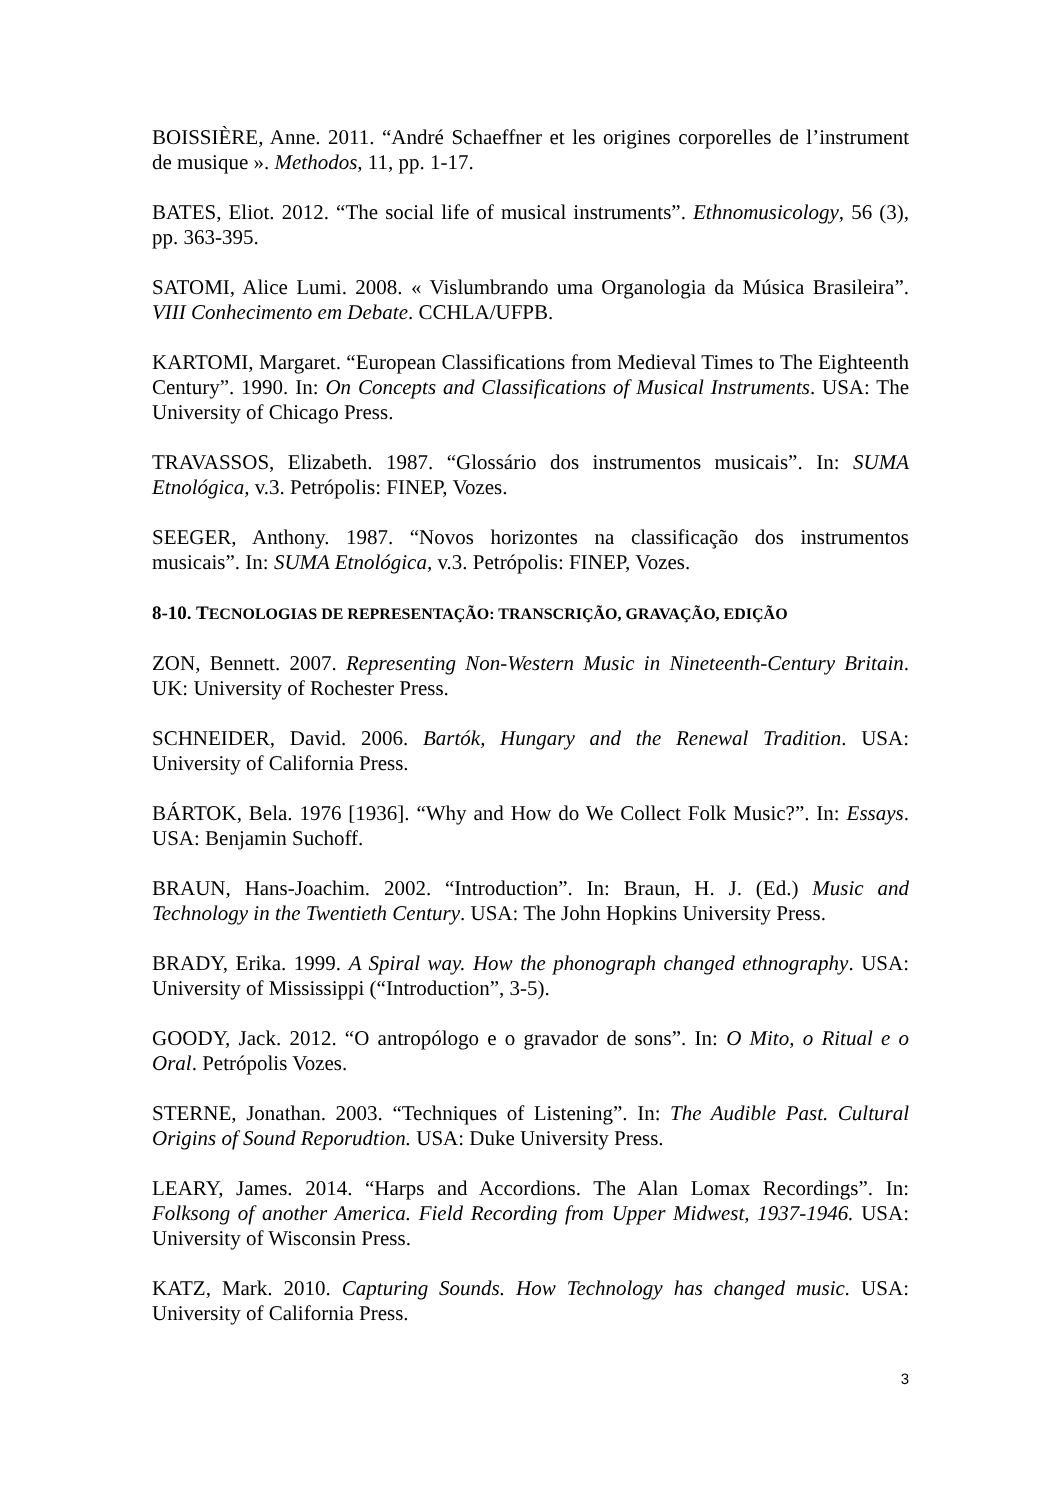BOISSIÈRE, Anne. 2011. “André Schaeffner et les origines corporelles de l’instrument de musique ». Methodos, 11, pp. 1-17.
BATES, Eliot. 2012. “The social life of musical instruments”. Ethnomusicology, 56 (3), pp. 363-395.
SATOMI, Alice Lumi. 2008. « Vislumbrando uma Organologia da Música Brasileira”. VIII Conhecimento em Debate. CCHLA/UFPB.
KARTOMI, Margaret. “European Classifications from Medieval Times to The Eighteenth Century”. 1990. In: On Concepts and Classifications of Musical Instruments. USA: The University of Chicago Press.
TRAVASSOS, Elizabeth. 1987. “Glossário dos instrumentos musicais”. In: SUMA Etnológica, v.3. Petrópolis: FINEP, Vozes.
SEEGER, Anthony. 1987. “Novos horizontes na classificação dos instrumentos musicais”. In: SUMA Etnológica, v.3. Petrópolis: FINEP, Vozes.
8-10. TECNOLOGIAS DE REPRESENTAÇÃO: TRANSCRIÇÃO, GRAVAÇÃO, EDIÇÃO
ZON, Bennett. 2007. Representing Non-Western Music in Nineteenth-Century Britain. UK: University of Rochester Press.
SCHNEIDER, David. 2006. Bartók, Hungary and the Renewal Tradition. USA: University of California Press.
BÁRTOK, Bela. 1976 [1936]. “Why and How do We Collect Folk Music?”. In: Essays. USA: Benjamin Suchoff.
BRAUN, Hans-Joachim. 2002. “Introduction”. In: Braun, H. J. (Ed.) Music and Technology in the Twentieth Century. USA: The John Hopkins University Press.
BRADY, Erika. 1999. A Spiral way. How the phonograph changed ethnography. USA: University of Mississippi (“Introduction”, 3-5).
GOODY, Jack. 2012. “O antropólogo e o gravador de sons”. In: O Mito, o Ritual e o Oral. Petrópolis Vozes.
STERNE, Jonathan. 2003. “Techniques of Listening”. In: The Audible Past. Cultural Origins of Sound Reporudtion. USA: Duke University Press.
LEARY, James. 2014. “Harps and Accordions. The Alan Lomax Recordings”. In: Folksong of another America. Field Recording from Upper Midwest, 1937-1946. USA: University of Wisconsin Press.
KATZ, Mark. 2010. Capturing Sounds. How Technology has changed music. USA: University of California Press.
3